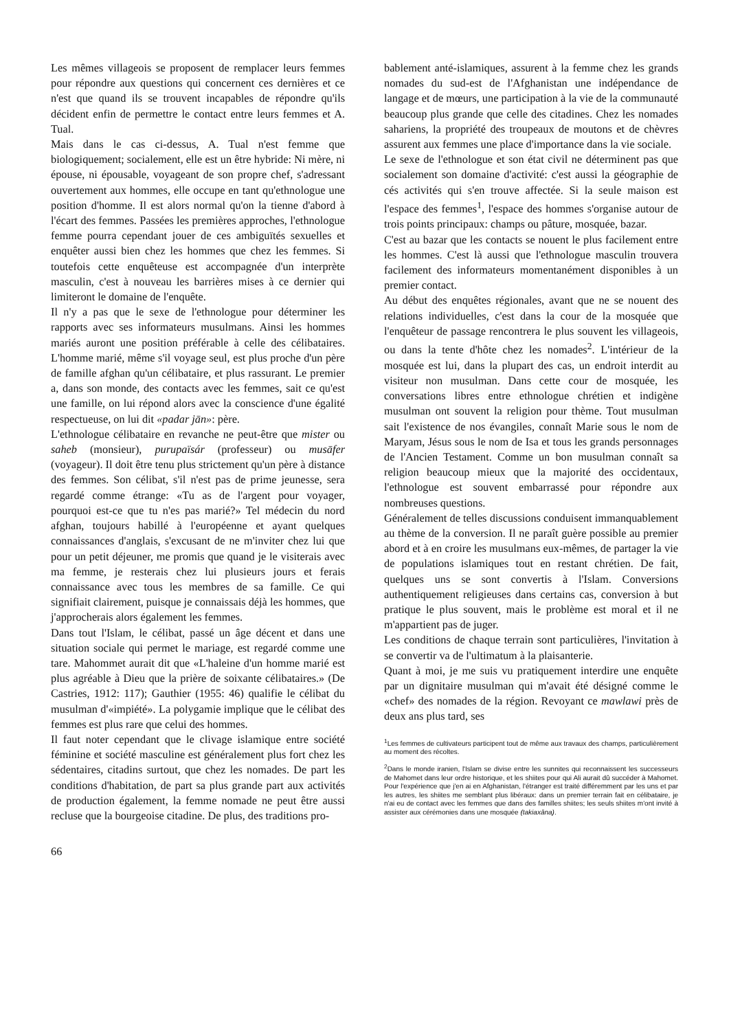Les mêmes villageois se proposent de remplacer leurs femmes pour répondre aux questions qui concernent ces dernières et ce n'est que quand ils se trouvent incapables de répondre qu'ils décident enfin de permettre le contact entre leurs femmes et A. Tual.
Mais dans le cas ci-dessus, A. Tual n'est femme que biologiquement; socialement, elle est un être hybride: Ni mère, ni épouse, ni épousable, voyageant de son propre chef, s'adressant ouvertement aux hommes, elle occupe en tant qu'ethnologue une position d'homme. Il est alors normal qu'on la tienne d'abord à l'écart des femmes. Passées les premières approches, l'ethnologue femme pourra cependant jouer de ces ambiguïtés sexuelles et enquêter aussi bien chez les hommes que chez les femmes. Si toutefois cette enquêteuse est accompagnée d'un interprète masculin, c'est à nouveau les barrières mises à ce dernier qui limiteront le domaine de l'enquête.
Il n'y a pas que le sexe de l'ethnologue pour déterminer les rapports avec ses informateurs musulmans. Ainsi les hommes mariés auront une position préférable à celle des célibataires. L'homme marié, même s'il voyage seul, est plus proche d'un père de famille afghan qu'un célibataire, et plus rassurant. Le premier a, dans son monde, des contacts avec les femmes, sait ce qu'est une famille, on lui répond alors avec la conscience d'une égalité respectueuse, on lui dit «padar jān»: père.
L'ethnologue célibataire en revanche ne peut-être que mister ou saheb (monsieur), purupaïsár (professeur) ou musāfer (voyageur). Il doit être tenu plus strictement qu'un père à distance des femmes. Son célibat, s'il n'est pas de prime jeunesse, sera regardé comme étrange: «Tu as de l'argent pour voyager, pourquoi est-ce que tu n'es pas marié?» Tel médecin du nord afghan, toujours habillé à l'européenne et ayant quelques connaissances d'anglais, s'excusant de ne m'inviter chez lui que pour un petit déjeuner, me promis que quand je le visiterais avec ma femme, je resterais chez lui plusieurs jours et ferais connaissance avec tous les membres de sa famille. Ce qui signifiait clairement, puisque je connaissais déjà les hommes, que j'approcherais alors également les femmes.
Dans tout l'Islam, le célibat, passé un âge décent et dans une situation sociale qui permet le mariage, est regardé comme une tare. Mahommet aurait dit que «L'haleine d'un homme marié est plus agréable à Dieu que la prière de soixante célibataires.» (De Castries, 1912: 117); Gauthier (1955: 46) qualifie le célibat du musulman d'«impiété». La polygamie implique que le célibat des femmes est plus rare que celui des hommes.
Il faut noter cependant que le clivage islamique entre société féminine et société masculine est généralement plus fort chez les sédentaires, citadins surtout, que chez les nomades. De part les conditions d'habitation, de part sa plus grande part aux activités de production également, la femme nomade ne peut être aussi recluse que la bourgeoise citadine. De plus, des traditions pro-
bablement anté-islamiques, assurent à la femme chez les grands nomades du sud-est de l'Afghanistan une indépendance de langage et de mœurs, une participation à la vie de la communauté beaucoup plus grande que celle des citadines. Chez les nomades sahariens, la propriété des troupeaux de moutons et de chèvres assurent aux femmes une place d'importance dans la vie sociale.
Le sexe de l'ethnologue et son état civil ne déterminent pas que socialement son domaine d'activité: c'est aussi la géographie de cés activités qui s'en trouve affectée. Si la seule maison est l'espace des femmes<sup>1</sup>, l'espace des hommes s'organise autour de trois points principaux: champs ou pâture, mosquée, bazar.
C'est au bazar que les contacts se nouent le plus facilement entre les hommes. C'est là aussi que l'ethnologue masculin trouvera facilement des informateurs momentanément disponibles à un premier contact.
Au début des enquêtes régionales, avant que ne se nouent des relations individuelles, c'est dans la cour de la mosquée que l'enquêteur de passage rencontrera le plus souvent les villageois, ou dans la tente d'hôte chez les nomades<sup>2</sup>. L'intérieur de la mosquée est lui, dans la plupart des cas, un endroit interdit au visiteur non musulman. Dans cette cour de mosquée, les conversations libres entre ethnologue chrétien et indigène musulman ont souvent la religion pour thème. Tout musulman sait l'existence de nos évangiles, connaît Marie sous le nom de Maryam, Jésus sous le nom de Isa et tous les grands personnages de l'Ancien Testament. Comme un bon musulman connaît sa religion beaucoup mieux que la majorité des occidentaux, l'ethnologue est souvent embarrassé pour répondre aux nombreuses questions.
Généralement de telles discussions conduisent immanquablement au thème de la conversion. Il ne paraît guère possible au premier abord et à en croire les musulmans eux-mêmes, de partager la vie de populations islamiques tout en restant chrétien. De fait, quelques uns se sont convertis à l'Islam. Conversions authentiquement religieuses dans certains cas, conversion à but pratique le plus souvent, mais le problème est moral et il ne m'appartient pas de juger.
Les conditions de chaque terrain sont particulières, l'invitation à se convertir va de l'ultimatum à la plaisanterie.
Quant à moi, je me suis vu pratiquement interdire une enquête par un dignitaire musulman qui m'avait été désigné comme le «chef» des nomades de la région. Revoyant ce mawlawi près de deux ans plus tard, ses
<sup>1</sup> Les femmes de cultivateurs participent tout de même aux travaux des champs, particulièrement au moment des récoltes.
<sup>2</sup> Dans le monde iranien, l'Islam se divise entre les sunnites qui reconnaissent les successeurs de Mahomet dans leur ordre historique, et les shiites pour qui Ali aurait dû succéder à Mahomet. Pour l'expérience que j'en ai en Afghanistan, l'étranger est traité différemment par les uns et par les autres, les shiites me semblant plus libéraux: dans un premier terrain fait en célibataire, je n'ai eu de contact avec les femmes que dans des familles shiites; les seuls shiites m'ont invité à assister aux cérémonies dans une mosquée (takiaxāna).
66